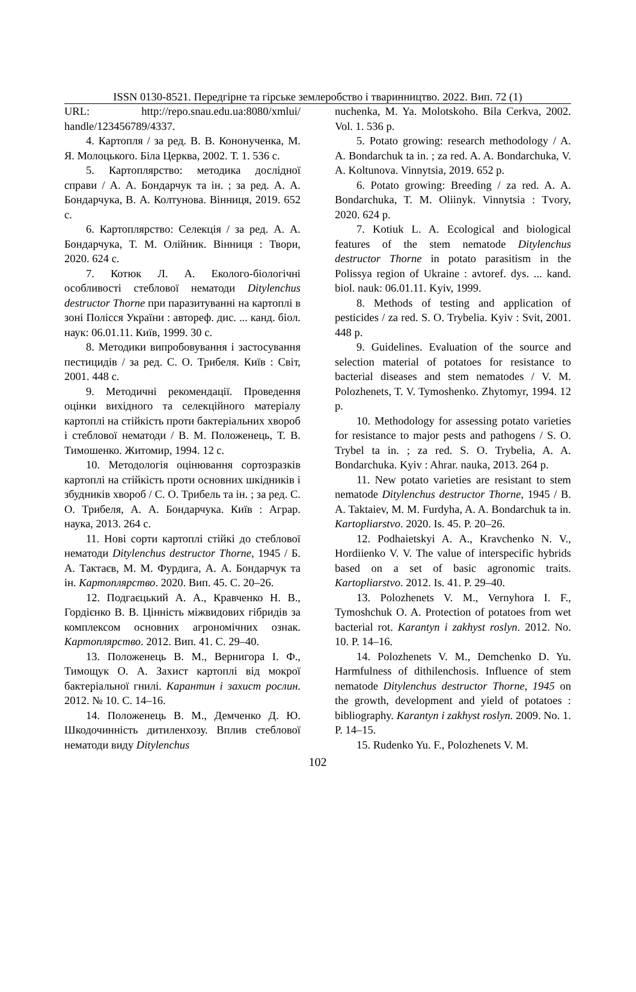ISSN 0130-8521. Передгірне та гірське землеробство і тваринництво. 2022. Вип. 72 (1)
URL: http://repo.snau.edu.ua:8080/xmlui/ handle/123456789/4337.
4. Картопля / за ред. В. В. Кононученка, М. Я. Молоцького. Біла Церква, 2002. Т. 1. 536 с.
5. Картоплярство: методика дослідної справи / А. А. Бондарчук та ін. ; за ред. А. А. Бондарчука, В. А. Колтунова. Вінниця, 2019. 652 с.
6. Картоплярство: Селекція / за ред. А. А. Бондарчука, Т. М. Олійник. Вінниця : Твори, 2020. 624 с.
7. Котюк Л. А. Еколого-біологічні особливості стеблової нематоди Ditylenchus destructor Thorne при паразитуванні на картоплі в зоні Полісся України : автореф. дис. ... канд. біол. наук: 06.01.11. Київ, 1999. 30 с.
8. Методики випробовування і застосування пестицидів / за ред. С. О. Трибеля. Київ : Світ, 2001. 448 с.
9. Методичні рекомендації. Проведення оцінки вихідного та селекційного матеріалу картоплі на стійкість проти бактеріальних хвороб і стеблової нематоди / В. М. Положенець, Т. В. Тимошенко. Житомир, 1994. 12 с.
10. Методологія оцінювання сортозразків картоплі на стійкість проти основних шкідників і збудників хвороб / С. О. Трибель та ін. ; за ред. С. О. Трибеля, А. А. Бондарчука. Київ : Аграр. наука, 2013. 264 с.
11. Нові сорти картоплі стійкі до стеблової нематоди Ditylenchus destructor Thorne, 1945 / Б. А. Тактаєв, М. М. Фурдига, А. А. Бондарчук та ін. Картоплярство. 2020. Вип. 45. С. 20–26.
12. Подгаєцький А. А., Кравченко Н. В., Гордієнко В. В. Цінність міжвидових гібридів за комплексом основних агрономічних ознак. Картоплярство. 2012. Вип. 41. С. 29–40.
13. Положенець В. М., Вернигора І. Ф., Тимощук О. А. Захист картоплі від мокрої бактеріальної гнилі. Карантин і захист рослин. 2012. № 10. С. 14–16.
14. Положенець В. М., Демченко Д. Ю. Шкодочинність дитиленхозу. Вплив стеблової нематоди виду Ditylenchus
nuchenka, M. Ya. Molotskoho. Bila Cerkva, 2002. Vol. 1. 536 p.
5. Potato growing: research methodology / A. A. Bondarchuk ta in. ; za red. A. A. Bondarchuka, V. A. Koltunova. Vinnytsia, 2019. 652 p.
6. Potato growing: Breeding / za red. A. A. Bondarchuka, T. M. Oliinyk. Vinnytsia : Tvory, 2020. 624 p.
7. Kotiuk L. A. Ecological and biological features of the stem nematode Ditylenchus destructor Thorne in potato parasitism in the Polissya region of Ukraine : avtoref. dys. ... kand. biol. nauk: 06.01.11. Kyiv, 1999.
8. Methods of testing and application of pesticides / za red. S. O. Trybelia. Kyiv : Svit, 2001. 448 p.
9. Guidelines. Evaluation of the source and selection material of potatoes for resistance to bacterial diseases and stem nematodes / V. M. Polozhenets, T. V. Tymoshenko. Zhytomyr, 1994. 12 p.
10. Methodology for assessing potato varieties for resistance to major pests and pathogens / S. O. Trybel ta in. ; za red. S. O. Trybelia, A. A. Bondarchuka. Kyiv : Ahrar. nauka, 2013. 264 p.
11. New potato varieties are resistant to stem nematode Ditylenchus destructor Thorne, 1945 / B. A. Taktaiev, M. M. Furdyha, A. A. Bondarchuk ta in. Kartopliarstvo. 2020. Is. 45. P. 20–26.
12. Podhaietskyi A. A., Kravchenko N. V., Hordiienko V. V. The value of interspecific hybrids based on a set of basic agronomic traits. Kartopliarstvo. 2012. Is. 41. P. 29–40.
13. Polozhenets V. M., Vernyhora I. F., Tymoshchuk O. A. Protection of potatoes from wet bacterial rot. Karantyn i zakhyst roslyn. 2012. No. 10. P. 14–16.
14. Polozhenets V. M., Demchenko D. Yu. Harmfulness of dithilenchosis. Influence of stem nematode Ditylenchus destructor Thorne, 1945 on the growth, development and yield of potatoes : bibliography. Karantyn i zakhyst roslyn. 2009. No. 1. P. 14–15.
15. Rudenko Yu. F., Polozhenets V. M.
102